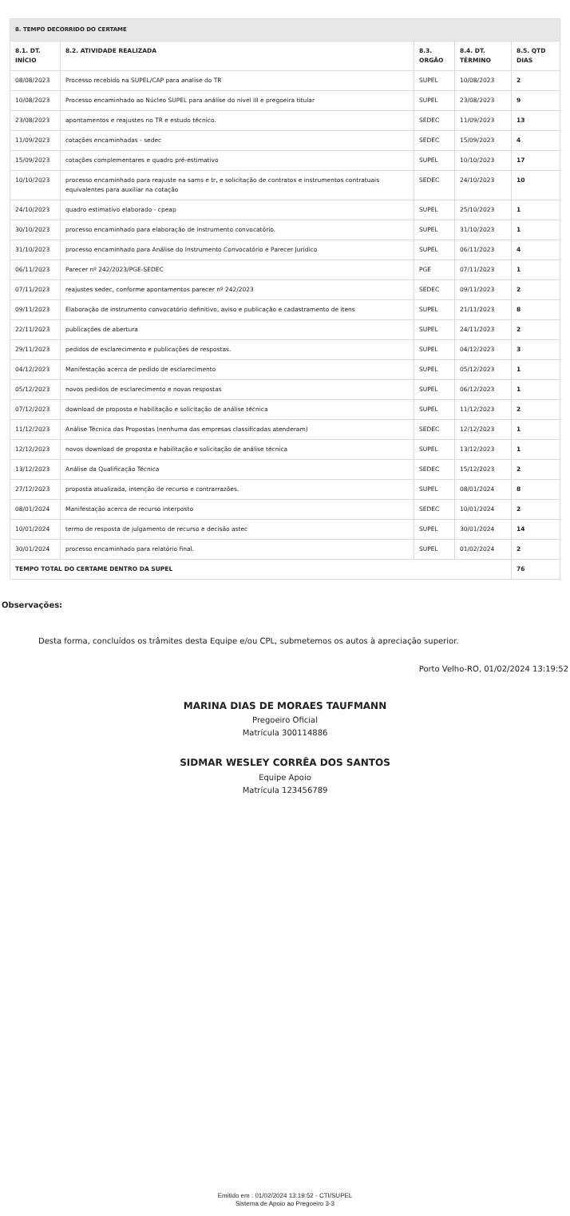| 8. TEMPO DECORRIDO DO CERTAME | | | | |
| --- | --- | --- | --- | --- |
| 8.1. DT. INÍCIO | 8.2. ATIVIDADE REALIZADA | 8.3. ORGÃO | 8.4. DT. TÉRMINO | 8.5. QTD DIAS |
| 08/08/2023 | Processo recebido na SUPEL/CAP para analise do TR | SUPEL | 10/08/2023 | 2 |
| 10/08/2023 | Processo encaminhado ao Núcleo SUPEL para análise do nivel III e pregoeira titular | SUPEL | 23/08/2023 | 9 |
| 23/08/2023 | apontamentos e reajustes no TR e estudo técnico. | SEDEC | 11/09/2023 | 13 |
| 11/09/2023 | cotações encaminhadas - sedec | SEDEC | 15/09/2023 | 4 |
| 15/09/2023 | cotações complementares e quadro pré-estimativo | SUPEL | 10/10/2023 | 17 |
| 10/10/2023 | processo encaminhado para reajuste na sams e tr, e solicitação de contratos e instrumentos contratuais equivalentes para auxiliar na cotação | SEDEC | 24/10/2023 | 10 |
| 24/10/2023 | quadro estimativo elaborado - cpeap | SUPEL | 25/10/2023 | 1 |
| 30/10/2023 | processo encaminhado para elaboração de instrumento convocatório. | SUPEL | 31/10/2023 | 1 |
| 31/10/2023 | processo encaminhado para Análise do Instrumento Convocatório e Parecer Jurídico | SUPEL | 06/11/2023 | 4 |
| 06/11/2023 | Parecer nº 242/2023/PGE-SEDEC | PGE | 07/11/2023 | 1 |
| 07/11/2023 | reajustes sedec, conforme apontamentos parecer nº 242/2023 | SEDEC | 09/11/2023 | 2 |
| 09/11/2023 | Elaboração de instrumento convocatório definitivo, aviso e publicação e cadastramento de itens | SUPEL | 21/11/2023 | 8 |
| 22/11/2023 | publicações de abertura | SUPEL | 24/11/2023 | 2 |
| 29/11/2023 | pedidos de esclarecimento e publicações de respostas. | SUPEL | 04/12/2023 | 3 |
| 04/12/2023 | Manifestação acerca de pedido de esclarecimento | SUPEL | 05/12/2023 | 1 |
| 05/12/2023 | novos pedidos de esclarecimento e novas respostas | SUPEL | 06/12/2023 | 1 |
| 07/12/2023 | download de proposta e habilitação e solicitação de análise técnica | SUPEL | 11/12/2023 | 2 |
| 11/12/2023 | Análise Técnica das Propostas (nenhuma das empresas classificadas atenderam) | SEDEC | 12/12/2023 | 1 |
| 12/12/2023 | novos download de proposta e habilitação e solicitação de análise técnica | SUPEL | 13/12/2023 | 1 |
| 13/12/2023 | Análise da Qualificação Técnica | SEDEC | 15/12/2023 | 2 |
| 27/12/2023 | proposta atualizada, intenção de recurso e contrarrazões. | SUPEL | 08/01/2024 | 8 |
| 08/01/2024 | Manifestação acerca de recurso interposto | SEDEC | 10/01/2024 | 2 |
| 10/01/2024 | termo de resposta de julgamento de recurso e decisão astec | SUPEL | 30/01/2024 | 14 |
| 30/01/2024 | processo encaminhado para relatório final. | SUPEL | 01/02/2024 | 2 |
| TEMPO TOTAL DO CERTAME DENTRO DA SUPEL | | | | 76 |
Observações:
Desta forma, concluídos os trâmites desta Equipe e/ou CPL, submetemos os autos à apreciação superior.
Porto Velho-RO, 01/02/2024 13:19:52
MARINA DIAS DE MORAES TAUFMANN
Pregoeiro Oficial
Matrícula 300114886
SIDMAR WESLEY CORRÊA DOS SANTOS
Equipe Apoio
Matrícula 123456789
Emitido em : 01/02/2024 13:19:52 - CTI/SUPEL
Sistema de Apoio ao Pregoeiro 3-3